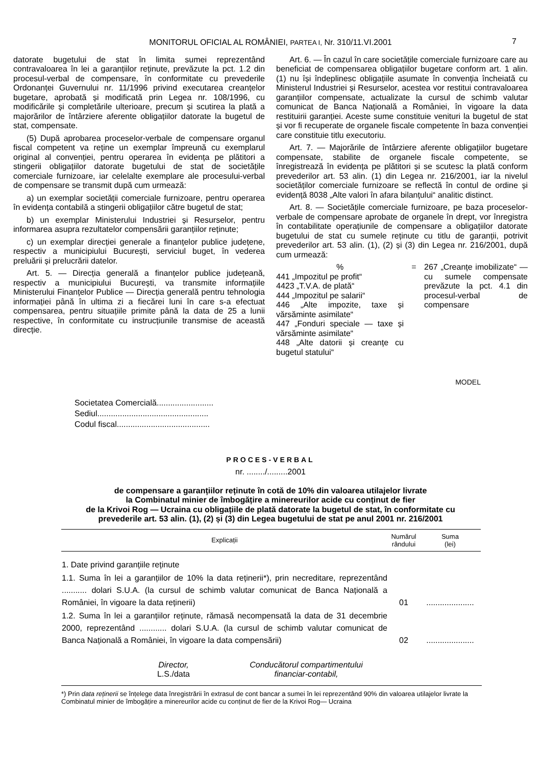MONITORUL OFICIAL AL ROMÂNIEI, PARTEA I, Nr. 310/11.VI.2001 7
datorate bugetului de stat în limita sumei reprezentând contravaloarea în lei a garanțiilor reținute, prevăzute la pct. 1.2 din procesul-verbal de compensare, în conformitate cu prevederile Ordonanței Guvernului nr. 11/1996 privind executarea creanțelor bugetare, aprobată și modificată prin Legea nr. 108/1996, cu modificările și completările ulterioare, precum și scutirea la plată a majorărilor de întârziere aferente obligațiilor datorate la bugetul de stat, compensate.
(5) După aprobarea proceselor-verbale de compensare organul fiscal competent va reține un exemplar împreună cu exemplarul original al convenției, pentru operarea în evidența pe plătitori a stingerii obligațiilor datorate bugetului de stat de societățile comerciale furnizoare, iar celelalte exemplare ale procesului-verbal de compensare se transmit după cum urmează:
a) un exemplar societății comerciale furnizoare, pentru operarea în evidența contabilă a stingerii obligațiilor către bugetul de stat;
b) un exemplar Ministerului Industriei și Resurselor, pentru informarea asupra rezultatelor compensării garanțiilor reținute;
c) un exemplar direcției generale a finanțelor publice județene, respectiv a municipiului București, serviciul buget, în vederea preluării și prelucrării datelor.
Art. 5. — Direcția generală a finanțelor publice județeană, respectiv a municipiului București, va transmite informațiile Ministerului Finanțelor Publice — Direcția generală pentru tehnologia informației până în ultima zi a fiecărei luni în care s-a efectuat compensarea, pentru situațiile primite până la data de 25 a lunii respective, în conformitate cu instrucțiunile transmise de această direcție.
Art. 6. — În cazul în care societățile comerciale furnizoare care au beneficiat de compensarea obligațiilor bugetare conform art. 1 alin. (1) nu își îndeplinesc obligațiile asumate în convenția încheiată cu Ministerul Industriei și Resurselor, acestea vor restitui contravaloarea garanțiilor compensate, actualizate la cursul de schimb valutar comunicat de Banca Națională a României, în vigoare la data restituirii garanției. Aceste sume constituie venituri la bugetul de stat și vor fi recuperate de organele fiscale competente în baza convenției care constituie titlu executoriu.
Art. 7. — Majorările de întârziere aferente obligațiilor bugetare compensate, stabilite de organele fiscale competente, se înregistrează în evidența pe plătitori și se scutesc la plată conform prevederilor art. 53 alin. (1) din Legea nr. 216/2001, iar la nivelul societăților comerciale furnizoare se reflectă în contul de ordine și evidență 8038 „Alte valori în afara bilanțului“ analitic distinct.
Art. 8. — Societățile comerciale furnizoare, pe baza proceselor-verbale de compensare aprobate de organele în drept, vor înregistra în contabilitate operațiunile de compensare a obligațiilor datorate bugetului de stat cu sumele reținute cu titlu de garanții, potrivit prevederilor art. 53 alin. (1), (2) și (3) din Legea nr. 216/2001, după cum urmează:
%
441 „Impozitul pe profit“
4423 „T.V.A. de plată“
444 „Impozitul pe salarii“
446 „Alte impozite, taxe și vărsăminte asimilate“
447 „Fonduri speciale — taxe și vărsăminte asimilate“
448 „Alte datorii și creanțe cu bugetul statului“
= 267 „Creanțe imobilizate“ — cu sumele compensate prevăzute la pct. 4.1 din procesul-verbal de compensare
MODEL
Societatea Comercială.........................
Sediul.................................................
Codul fiscal.........................................
PROCES-VERBAL
nr. ......../.........2001
de compensare a garanțiilor reținute în cotă de 10% din valoarea utilajelor livrate
la Combinatul minier de îmbogățire a minereurilor acide cu conținut de fier
de la Krivoi Rog — Ucraina cu obligațiile de plată datorate la bugetul de stat, în conformitate cu
prevederile art. 53 alin. (1), (2) și (3) din Legea bugetului de stat pe anul 2001 nr. 216/2001
| Explicații | Numărul rândului | Suma (lei) |
| --- | --- | --- |
| 1. Date privind garanțiile reținute | | |
| 1.1. Suma în lei a garanțiilor de 10% la data reținerii*), prin necreditare, reprezentând ........... dolari S.U.A. (la cursul de schimb valutar comunicat de Banca Națională a României, în vigoare la data reținerii) | 01 | ..................... |
| 1.2. Suma în lei a garanțiilor reținute, rămasă necompensată la data de 31 decembrie 2000, reprezentând ............ dolari S.U.A. (la cursul de schimb valutar comunicat de Banca Națională a României, în vigoare la data compensării) | 02 | ..................... |
Director,
L.S./data
Conducătorul compartimentului
financiar-contabil,
*) Prin data reținerii se înțelege data înregistrării în extrasul de cont bancar a sumei în lei reprezentând 90% din valoarea utilajelor livrate la Combinatul minier de îmbogățire a minereurilor acide cu conținut de fier de la Krivoi Rog— Ucraina